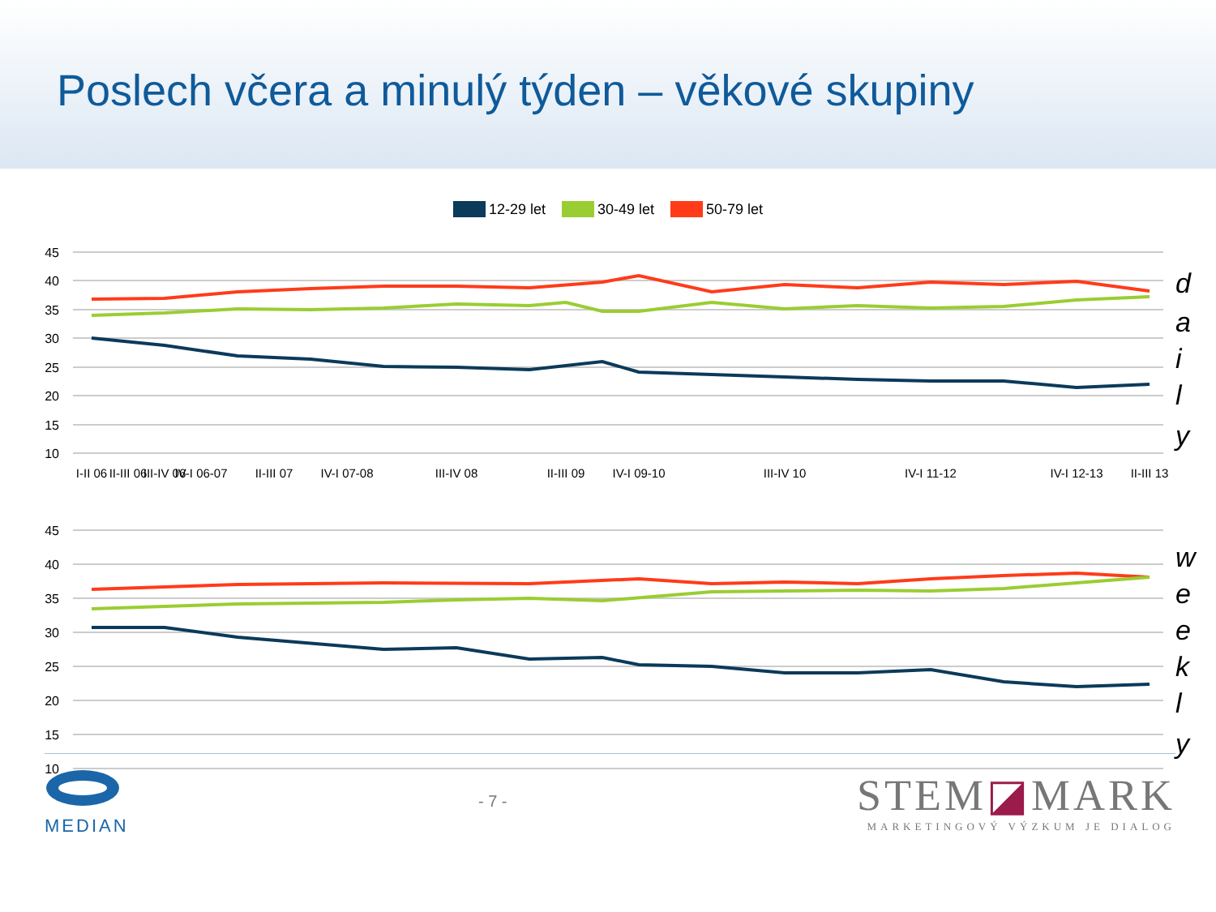Poslech včera a minulý týden – věkové skupiny
12-29 let 30-49 let 50-79 let
45
40
35
30
25
20
15
10
I-II 06
II-III 06
III-IV 06
IV-I 06-07
II-III 07
IV-I 07-08
III-IV 08
II-III 09
IV-I 09-10
III-IV 10
IV-I 11-12
IV-I 12-13
II-III 13
d
a
i
l
y
45
40
35
30
25
20
15
10
w
e
e
k
l
y
MEDIAN - 7 -
STEM◪MARK
MARKETINGOVÝ VÝZKUM JE DIALOG